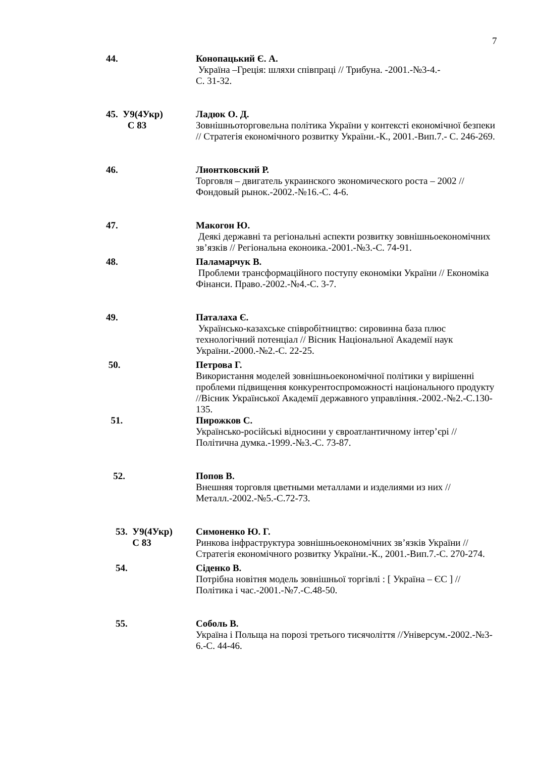7
44. Конопацький Є. А.
Україна –Греція: шляхи співпраці // Трибуна. -2001.-№3-4.-
С. 31-32.
45. У9(4Укр)
С 83
Ладюк О. Д.
Зовнішньоторговельна політика України у контексті економічної безпеки // Стратегія економічного розвитку України.-К., 2001.-Вип.7.- С. 246-269.
46. Лионтковский Р.
Торговля – двигатель украинского экономического роста – 2002 // Фондовый рынок.-2002.-№16.-С. 4-6.
47. Макогон Ю.
Деякі державні та регіональні аспекти розвитку зовнішньоекономічних зв’язків // Регіональна еконоика.-2001.-№3.-С. 74-91.
48. Паламарчук В.
Проблеми трансформаційного поступу економіки України // Економіка Фінанси. Право.-2002.-№4.-С. 3-7.
49. Паталаха Є.
Українсько-казахське співробітництво: сировинна база плюс технологічний потенціал // Вісник Національної Академії наук України.-2000.-№2.-С. 22-25.
50. Петрова Г.
Використання моделей зовнішньоекономічної політики у вирішенні проблеми підвищення конкурентоспроможності національного продукту //Вісник Української Академії державного управління.-2002.-№2.-С.130-135.
51. Пирожков С.
Українсько-російські відносини у євроатлантичному інтер’єрі // Політична думка.-1999.-№3.-С. 73-87.
52. Попов В.
Внешняя торговля цветными металлами и изделиями из них // Металл.-2002.-№5.-С.72-73.
53. У9(4Укр)
С 83
Симоненко Ю. Г.
Ринкова інфраструктура зовнішньоекономічних зв’язків України // Стратегія економічного розвитку України.-К., 2001.-Вип.7.-С. 270-274.
54. Сіденко В.
Потрібна новітня модель зовнішньої торгівлі : [ Україна – ЄС ] // Політика і час.-2001.-№7.-С.48-50.
55. Соболь В.
Україна і Польща на порозі третього тисячоліття //Універсум.-2002.-№3-6.-С. 44-46.